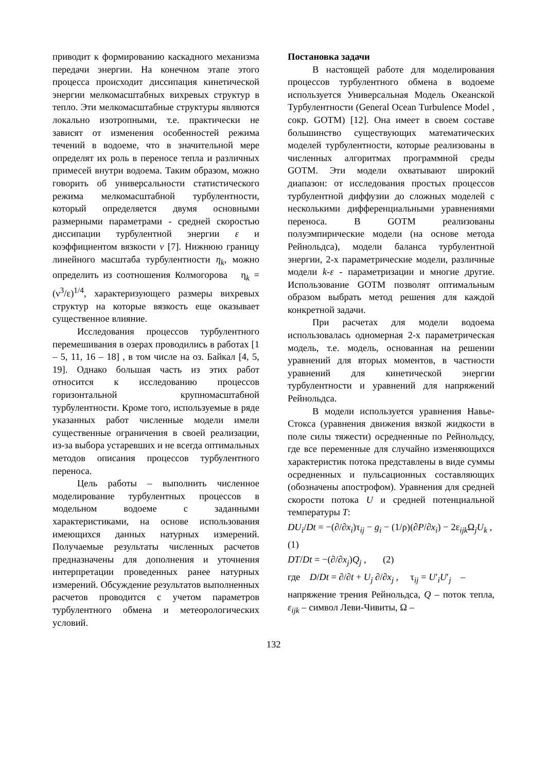приводит к формированию каскадного механизма передачи энергии. На конечном этапе этого процесса происходит диссипация кинетической энергии мелкомасштабных вихревых структур в тепло. Эти мелкомасштабные структуры являются локально изотропными, т.е. практически не зависят от изменения особенностей режима течений в водоеме, что в значительной мере определят их роль в переносе тепла и различных примесей внутри водоема. Таким образом, можно говорить об универсальности статистического режима мелкомасштабной турбулентности, который определяется двумя основными размерными параметрами - средней скоростью диссипации турбулентной энергии ε и коэффициентом вязкости ν [7]. Нижнюю границу линейного масштаба турбулентности η<sub>k</sub>, можно определить из соотношения Колмогорова η<sub>k</sub> = (ν<sup>3</sup>/ε)<sup>1/4</sup>, характеризующего размеры вихревых структур на которые вязкость еще оказывает существенное влияние.
Исследования процессов турбулентного перемешивания в озерах проводились в работах [1 – 5, 11, 16 – 18] , в том числе на оз. Байкал [4, 5, 19]. Однако большая часть из этих работ относится к исследованию процессов горизонтальной крупномасштабной турбулентности. Кроме того, используемые в ряде указанных работ численные модели имели существенные ограничения в своей реализации, из-за выбора устаревших и не всегда оптимальных методов описания процессов турбулентного переноса.
Цель работы – выполнить численное моделирование турбулентных процессов в модельном водоеме с заданными характеристиками, на основе использования имеющихся данных натурных измерений. Получаемые результаты численных расчетов предназначены для дополнения и уточнения интерпретации проведенных ранее натурных измерений. Обсуждение результатов выполненных расчетов проводится с учетом параметров турбулентного обмена и метеорологических условий.
Постановка задачи
В настоящей работе для моделирования процессов турбулентного обмена в водоеме используется Универсальная Модель Океанской Турбулентности (General Ocean Turbulence Model , сокр. GOTM) [12]. Она имеет в своем составе большинство существующих математических моделей турбулентности, которые реализованы в численных алгоритмах программной среды GOTM. Эти модели охватывают широкий диапазон: от исследования простых процессов турбулентной диффузии до сложных моделей с несколькими дифференциальными уравнениями переноса. В GOTM реализованы полуэмпирические модели (на основе метода Рейнольдса), модели баланса турбулентной энергии, 2-х параметрические модели, различные модели k-ε - параметризации и многие другие. Использование GOTM позволят оптимальным образом выбрать метод решения для каждой конкретной задачи.
При расчетах для модели водоема использовалась одномерная 2-х параметрическая модель, т.е. модель, основанная на решении уравнений для вторых моментов, в частности уравнений для кинетической энергии турбулентности и уравнений для напряжений Рейнольдса.
В модели используется уравнения Навье-Стокса (уравнения движения вязкой жидкости в поле силы тяжести) осредненные по Рейнольдсу, где все переменные для случайно изменяющихся характеристик потока представлены в виде суммы осредненных и пульсационных составляющих (обозначены апострофом). Уравнения для средней скорости потока U и средней потенциальной температуры T:
DU<sub>i</sub>/Dt = −(∂/∂x<sub>i</sub>)τ<sub>ij</sub> − g<sub>i</sub> − (1/ρ)(∂P/∂x<sub>i</sub>) − 2ε<sub>ijk</sub>Ω<sub>j</sub>U<sub>k</sub> ,
(1)
DT/Dt = −(∂/∂x<sub>j</sub>)Q<sub>j</sub> , (2)
где D/Dt = ∂/∂t + U<sub>j</sub> ∂/∂x<sub>j</sub> , τ<sub>ij</sub> = U′<sub>i</sub>U′<sub>j</sub> –
напряжение трения Рейнольдса, Q – поток тепла, ε<sub>ijk</sub> – символ Леви-Чивиты, Ω –
132